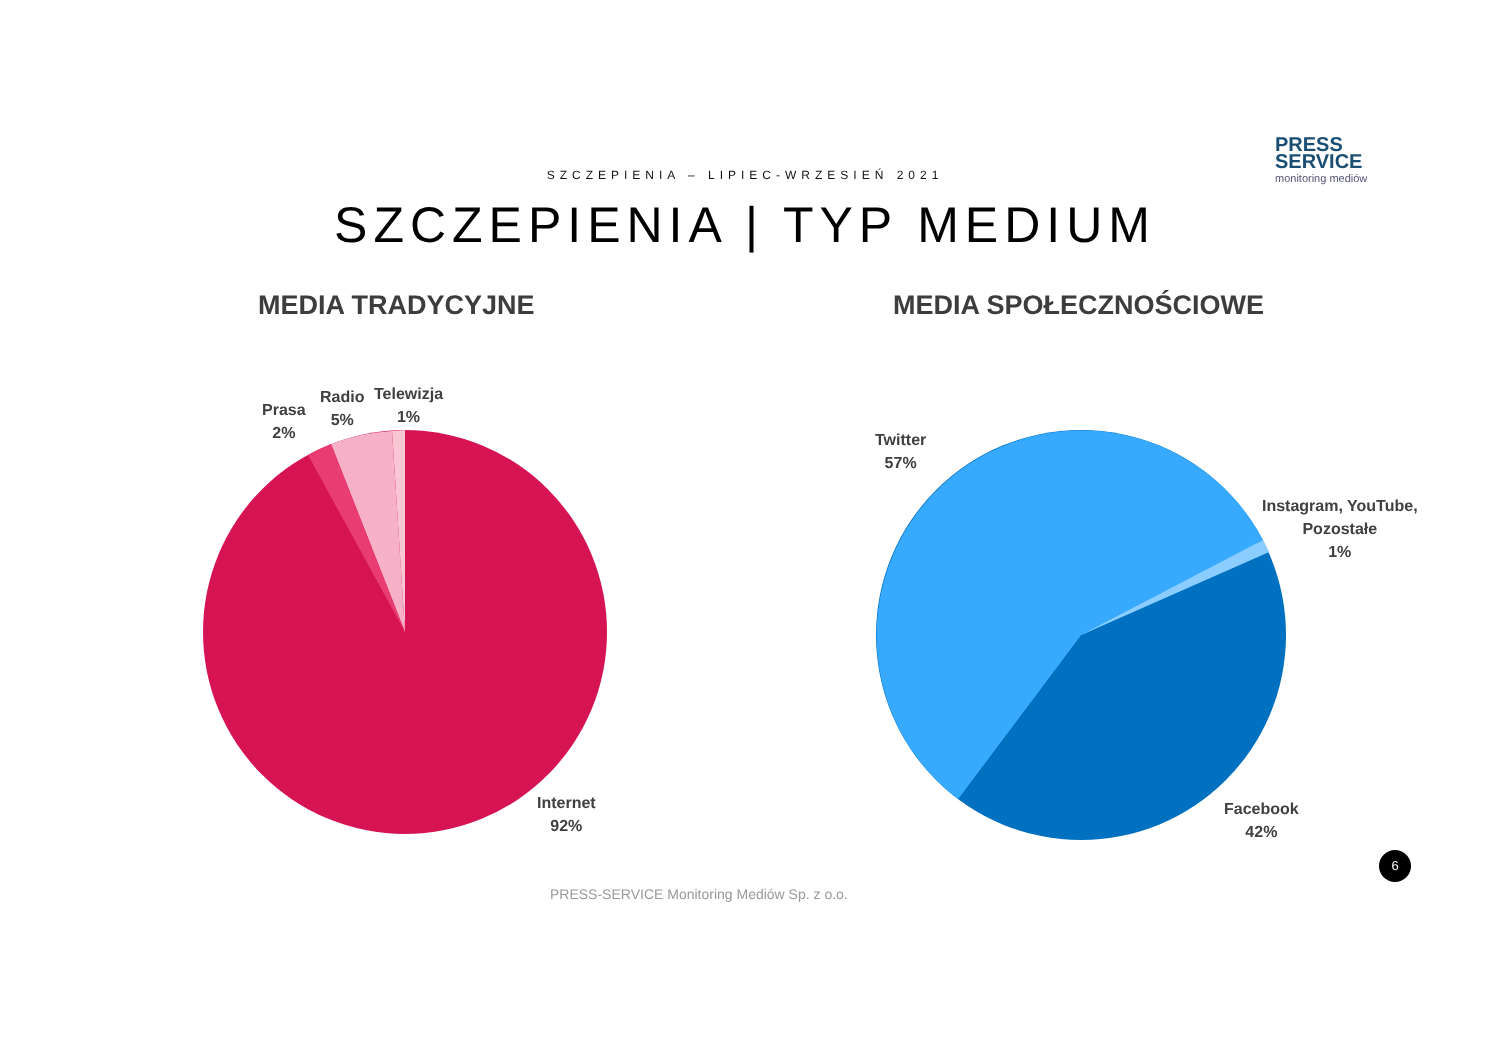PRESS
SERVICE
monitoring mediów
SZCZEPIENIA – LIPIEC-WRZESIEŃ 2021
SZCZEPIENIA | TYP MEDIUM
MEDIA TRADYCYJNE MEDIA SPOŁECZNOŚCIOWE
Prasa
2%
Radio
5%
Telewizja
1%
Internet
92%
Twitter
57%
Instagram, YouTube,
Pozostałe
1%
Facebook
42%
6
PRESS-SERVICE Monitoring Mediów Sp. z o.o.